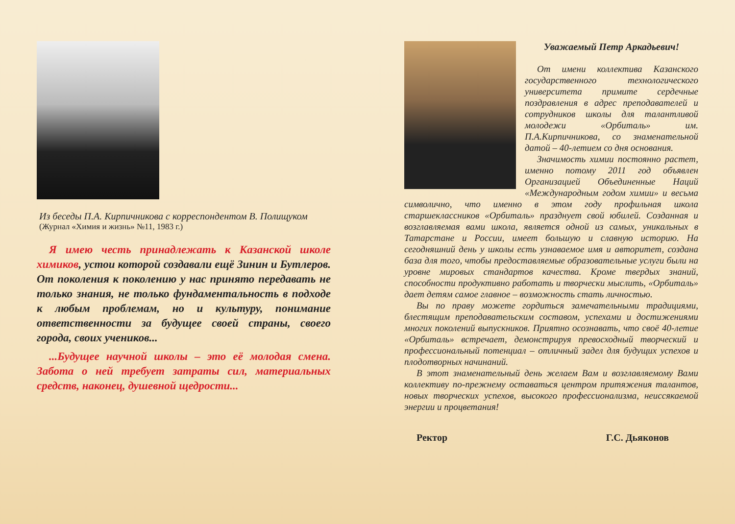Из беседы П.А. Кирпичникова с корреспондентом В. Полищуком
(Журнал «Химия и жизнь» №11, 1983 г.)
Я имею честь принадлежать к Казанской школе химиков, устои которой создавали ещё Зинин и Бутлеров. От поколения к поколению у нас принято передавать не только знания, не только фундаментальность в подходе к любым проблемам, но и культуру, понимание ответственности за будущее своей страны, своего города, своих учеников...
...Будущее научной школы – это её молодая смена. Забота о ней требует затраты сил, материальных средств, наконец, душевной щедрости...
Уважаемый Петр Аркадьевич!
От имени коллектива Казанского государственного технологического университета примите сердечные поздравления в адрес преподавателей и сотрудников школы для талантливой молодежи «Орбиталь» им. П.А.Кирпичникова, со знаменательной датой – 40-летием со дня основания.
Значимость химии постоянно растет, именно потому 2011 год объявлен Организацией Объединенные Наций «Международным годом химии» и весьма символично, что именно в этом году профильная школа старшеклассников «Орбиталь» празднует свой юбилей. Созданная и возглавляемая вами школа, является одной из самых, уникальных в Татарстане и России, имеет большую и славную историю. На сегодняшний день у школы есть узнаваемое имя и авторитет, создана база для того, чтобы предоставляемые образовательные услуги были на уровне мировых стандартов качества. Кроме твердых знаний, способности продуктивно работать и творчески мыслить, «Орбиталь» дает детям самое главное – возможность стать личностью.
Вы по праву можете гордиться замечательными традициями, блестящим преподавательским составом, успехами и достижениями многих поколений выпускников. Приятно осознавать, что своё 40-летие «Орбиталь» встречает, демонстрируя превосходный творческий и профессиональный потенциал – отличный задел для будущих успехов и плодотворных начинаний.
В этот знаменательный день желаем Вам и возглавляемому Вами коллективу по-прежнему оставаться центром притяжения талантов, новых творческих успехов, высокого профессионализма, неиссякаемой энергии и процветания!
Ректор Г.С. Дьяконов